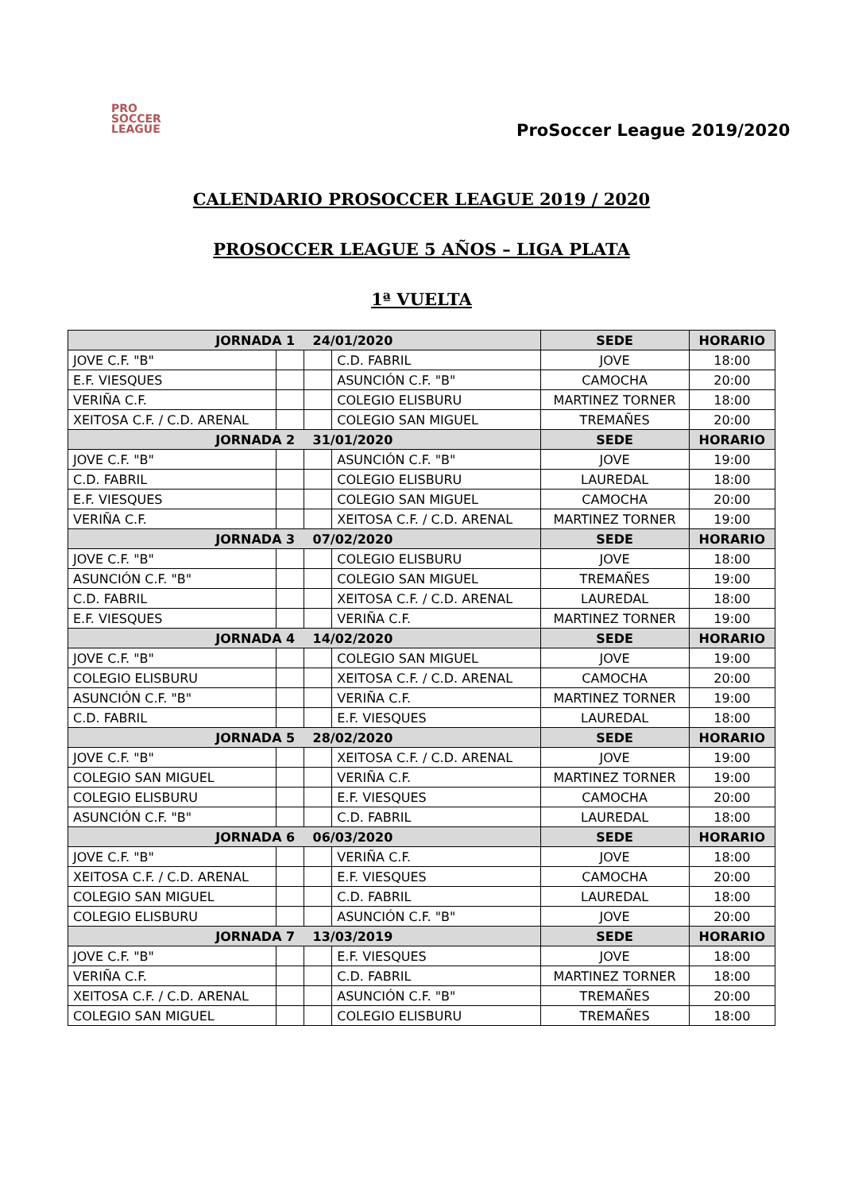PRO
SOCCER
LEAGUE
ProSoccer League 2019/2020
CALENDARIO PROSOCCER LEAGUE 2019 / 2020
PROSOCCER LEAGUE 5 AÑOS – LIGA PLATA
1ª VUELTA
| JORNADA 1 24/01/2020 | | | | SEDE | HORARIO |
| --- | --- | --- | --- | --- | --- |
| JOVE C.F. "B" | | | C.D. FABRIL | JOVE | 18:00 |
| E.F. VIESQUES | | | ASUNCIÓN C.F. "B" | CAMOCHA | 20:00 |
| VERIÑA C.F. | | | COLEGIO ELISBURU | MARTINEZ TORNER | 18:00 |
| XEITOSA C.F. / C.D. ARENAL | | | COLEGIO SAN MIGUEL | TREMAÑES | 20:00 |
| JORNADA 2 31/01/2020 | | | | SEDE | HORARIO |
| JOVE C.F. "B" | | | ASUNCIÓN C.F. "B" | JOVE | 19:00 |
| C.D. FABRIL | | | COLEGIO ELISBURU | LAUREDAL | 18:00 |
| E.F. VIESQUES | | | COLEGIO SAN MIGUEL | CAMOCHA | 20:00 |
| VERIÑA C.F. | | | XEITOSA C.F. / C.D. ARENAL | MARTINEZ TORNER | 19:00 |
| JORNADA 3 07/02/2020 | | | | SEDE | HORARIO |
| JOVE C.F. "B" | | | COLEGIO ELISBURU | JOVE | 18:00 |
| ASUNCIÓN C.F. "B" | | | COLEGIO SAN MIGUEL | TREMAÑES | 19:00 |
| C.D. FABRIL | | | XEITOSA C.F. / C.D. ARENAL | LAUREDAL | 18:00 |
| E.F. VIESQUES | | | VERIÑA C.F. | MARTINEZ TORNER | 19:00 |
| JORNADA 4 14/02/2020 | | | | SEDE | HORARIO |
| JOVE C.F. "B" | | | COLEGIO SAN MIGUEL | JOVE | 19:00 |
| COLEGIO ELISBURU | | | XEITOSA C.F. / C.D. ARENAL | CAMOCHA | 20:00 |
| ASUNCIÓN C.F. "B" | | | VERIÑA C.F. | MARTINEZ TORNER | 19:00 |
| C.D. FABRIL | | | E.F. VIESQUES | LAUREDAL | 18:00 |
| JORNADA 5 28/02/2020 | | | | SEDE | HORARIO |
| JOVE C.F. "B" | | | XEITOSA C.F. / C.D. ARENAL | JOVE | 19:00 |
| COLEGIO SAN MIGUEL | | | VERIÑA C.F. | MARTINEZ TORNER | 19:00 |
| COLEGIO ELISBURU | | | E.F. VIESQUES | CAMOCHA | 20:00 |
| ASUNCIÓN C.F. "B" | | | C.D. FABRIL | LAUREDAL | 18:00 |
| JORNADA 6 06/03/2020 | | | | SEDE | HORARIO |
| JOVE C.F. "B" | | | VERIÑA C.F. | JOVE | 18:00 |
| XEITOSA C.F. / C.D. ARENAL | | | E.F. VIESQUES | CAMOCHA | 20:00 |
| COLEGIO SAN MIGUEL | | | C.D. FABRIL | LAUREDAL | 18:00 |
| COLEGIO ELISBURU | | | ASUNCIÓN C.F. "B" | JOVE | 20:00 |
| JORNADA 7 13/03/2019 | | | | SEDE | HORARIO |
| JOVE C.F. "B" | | | E.F. VIESQUES | JOVE | 18:00 |
| VERIÑA C.F. | | | C.D. FABRIL | MARTINEZ TORNER | 18:00 |
| XEITOSA C.F. / C.D. ARENAL | | | ASUNCIÓN C.F. "B" | TREMAÑES | 20:00 |
| COLEGIO SAN MIGUEL | | | COLEGIO ELISBURU | TREMAÑES | 18:00 |